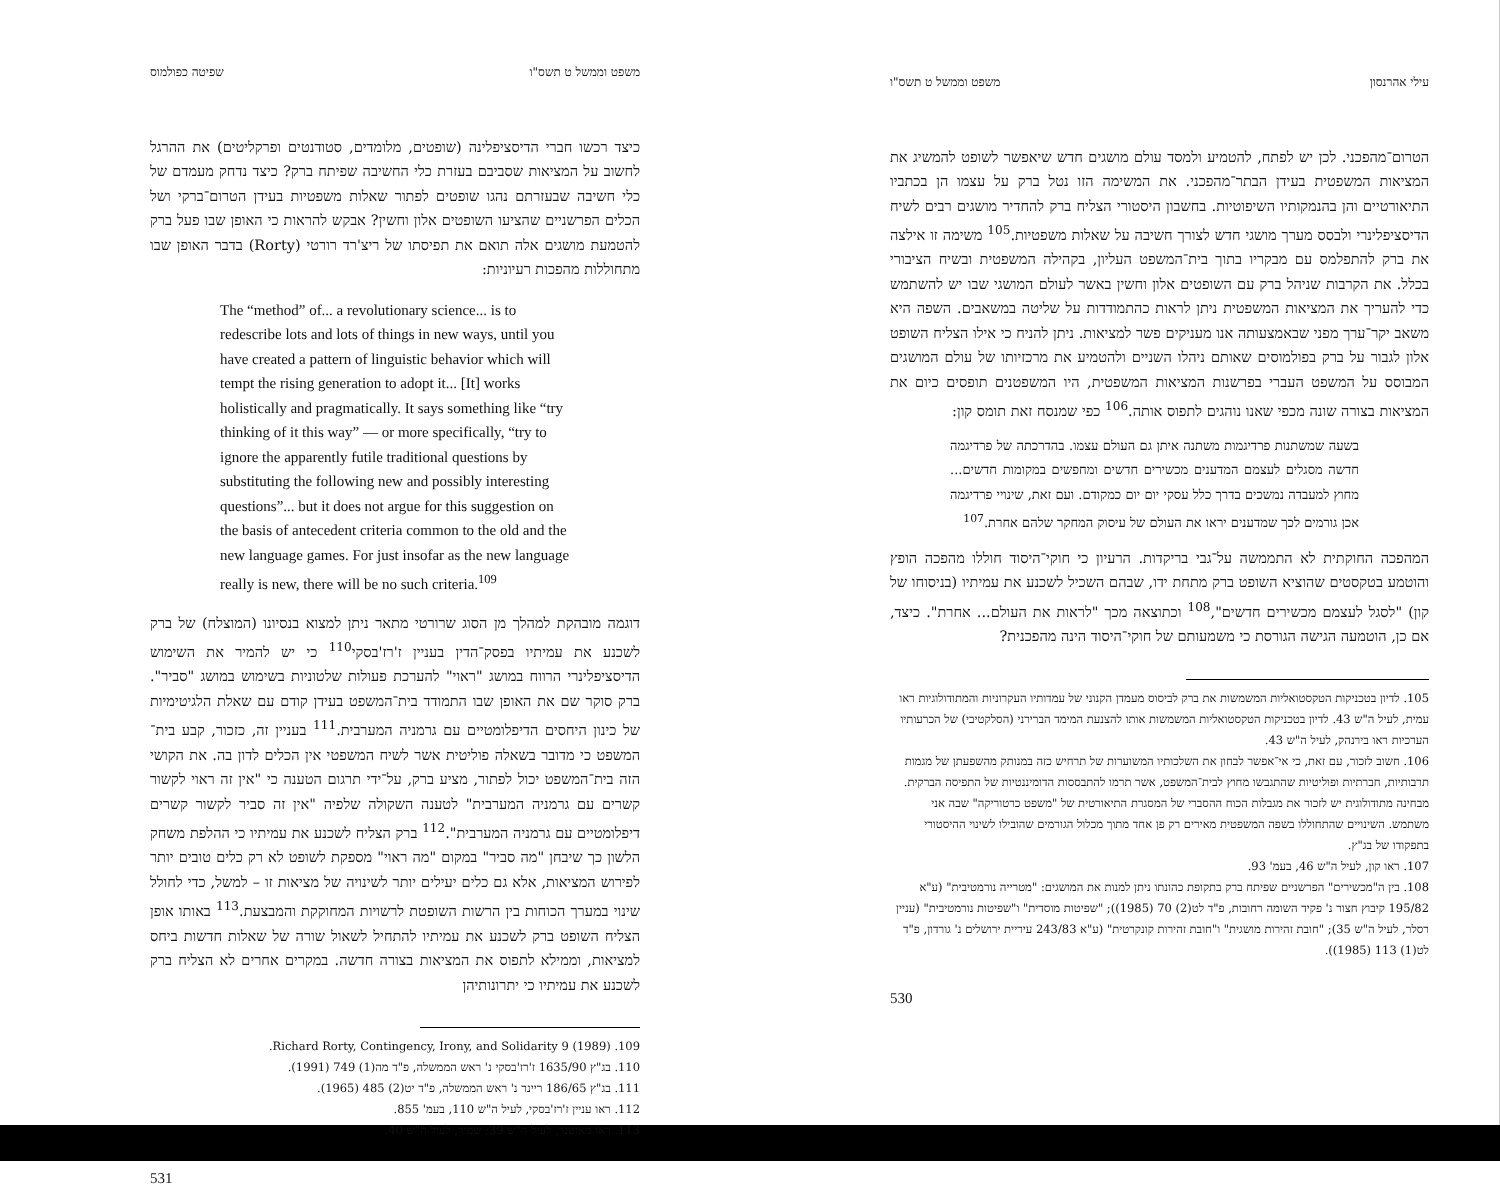עילי אהרנסון משפט וממשל ט תשס"ו
הטרום־מהפכני. לכן יש לפתח, להטמיע ולמסד עולם מושגים חדש שיאפשר לשופט להמשיג את המציאות המשפטית בעידן הבתר־מהפכני. את המשימה הזו נטל ברק על עצמו הן בכתביו התיאורטיים והן בהנמקותיו השיפוטיות. בחשבון היסטורי הצליח ברק להחדיר מושגים רבים לשיח הדיסציפלינרי ולבסס מערך מושגי חדש לצורך חשיבה על שאלות משפטיות.<sup>105</sup> משימה זו אילצה את ברק להתפלמס עם מבקריו בתוך בית־המשפט העליון, בקהילה המשפטית ובשיח הציבורי בכלל. את הקרבות שניהל ברק עם השופטים אלון וחשין באשר לעולם המושגי שבו יש להשתמש כדי להעריך את המציאות המשפטית ניתן לראות כהתמודדות על שליטה במשאבים. השפה היא משאב יקר־ערך מפני שבאמצעותה אנו מעניקים פשר למציאות. ניתן להניח כי אילו הצליח השופט אלון לגבור על ברק בפולמוסים שאותם ניהלו השניים ולהטמיע את מרכזיותו של עולם המושגים המבוסס על המשפט העברי בפרשנות המציאות המשפטית, היו המשפטנים תופסים כיום את המציאות בצורה שונה מכפי שאנו נוהגים לתפוס אותה.<sup>106</sup> כפי שמנסח זאת תומס קון:
בשעה שמשתנות פרדיגמות משתנה איתן גם העולם עצמו. בהדרכתה של פרדיגמה חדשה מסגלים לעצמם המדענים מכשירים חדשים ומחפשים במקומות חדשים... מחוץ למעבדה נמשכים בדרך כלל עסקי יום יום כמקודם. ועם זאת, שינויי פרדיגמה אכן גורמים לכך שמדענים יראו את העולם של עיסוק המחקר שלהם אחרת.<sup>107</sup>
המהפכה החוקתית לא התממשה על־גבי בריקדות. הרעיון כי חוקי־היסוד חוללו מהפכה הופץ והוטמע בטקסטים שהוציא השופט ברק מתחת ידו, שבהם השכיל לשכנע את עמיתיו (בניסוחו של קון) "לסגל לעצמם מכשירים חדשים",<sup>108</sup> וכתוצאה מכך "לראות את העולם... אחרת". כיצד, אם כן, הוטמעה הגישה הגורסת כי משמעותם של חוקי־היסוד הינה מהפכנית?
105. לדיון בטכניקות הטקסטואליות המשמשות את ברק לביסוס מעמדן הקנוני של עמדותיו העקרוניות והמתודולוגיות ראו עמית, לעיל ה"ש 43. לדיון בטכניקות הטקסטואליות המשמשות אותו להצנעת המימד הברירני (הסלקטיבי) של הכרעותיו הערכיות ראו בירנהק, לעיל ה"ש 43.
106. חשוב לזכור, עם זאת, כי אי־אפשר לבחון את השלכותיו המשוערות של תרחיש כזה במנותק מהשפעתן של מגמות תרבותיות, חברתיות ופוליטיות שהתגבשו מחוץ לבית־המשפט, אשר תרמו להתבססות הדומיננטיות של התפיסה הברקית. מבחינה מתודולוגית יש לזכור את מגבלות הכוח ההסברי של המסגרת התיאורטית של "משפט כרטוריקה" שבה אני משתמש. השינויים שהתחוללו בשפה המשפטית מאירים רק פן אחד מתוך מכלול הגורמים שהובילו לשינוי ההיסטורי בתפקודו של בג"ץ.
107. ראו קון, לעיל ה"ש 46, בעמ' 93.
108. בין ה"מכשירים" הפרשניים שפיתח ברק בתקופת כהונתו ניתן למנות את המושגים: "מטרייה נורמטיבית" (ע"א 195/82 קיבוץ חצור נ' פקיד השומה רחובות, פ"ד לט(2) 70 (1985)); "שפיטות מוסדית" ו"שפיטות נורמטיבית" (עניין רסלר, לעיל ה"ש 35); "חובת זהירות מושגית" ו"חובת זהירות קונקרטית" (ע"א 243/83 עיריית ירושלים נ' גורדון, פ"ד לט(1) 113 (1985)).
530
משפט וממשל ט תשס"ו שפיטה כפולמוס
כיצד רכשו חברי הדיסציפלינה (שופטים, מלומדים, סטודנטים ופרקליטים) את ההרגל לחשוב על המציאות שסביבם בעזרת כלי החשיבה שפיתח ברק? כיצד נדחק מעמדם של כלי חשיבה שבעזרתם נהגו שופטים לפתור שאלות משפטיות בעידן הטרום־ברקי ושל הכלים הפרשניים שהציעו השופטים אלון וחשין? אבקש להראות כי האופן שבו פעל ברק להטמעת מושגים אלה תואם את תפיסתו של ריצ'רד רורטי (Rorty) בדבר האופן שבו מתחוללות מהפכות רעיוניות:
The “method” of... a revolutionary science... is to redescribe lots and lots of things in new ways, until you have created a pattern of linguistic behavior which will tempt the rising generation to adopt it... [It] works holistically and pragmatically. It says something like “try thinking of it this way” — or more specifically, “try to ignore the apparently futile traditional questions by substituting the following new and possibly interesting questions”... but it does not argue for this suggestion on the basis of antecedent criteria common to the old and the new language games. For just insofar as the new language really is new, there will be no such criteria.<sup>109</sup>
דוגמה מובהקת למהלך מן הסוג שרורטי מתאר ניתן למצוא בנסיונו (המוצלח) של ברק לשכנע את עמיתיו בפסק־הדין בעניין ז'רז'בסקי<sup>110</sup> כי יש להמיר את השימוש הדיסציפלינרי הרווח במושג "ראוי" להערכת פעולות שלטוניות בשימוש במושג "סביר". ברק סוקר שם את האופן שבו התמודד בית־המשפט בעידן קודם עם שאלת הלגיטימיות של כינון היחסים הדיפלומטיים עם גרמניה המערבית.<sup>111</sup> בעניין זה, כזכור, קבע בית־המשפט כי מדובר בשאלה פוליטית אשר לשיח המשפטי אין הכלים לדון בה. את הקושי הזה בית־המשפט יכול לפתור, מציע ברק, על־ידי תרגום הטענה כי "אין זה ראוי לקשור קשרים עם גרמניה המערבית" לטענה השקולה שלפיה "אין זה סביר לקשור קשרים דיפלומטיים עם גרמניה המערבית".<sup>112</sup> ברק הצליח לשכנע את עמיתיו כי ההלפת משחק הלשון כך שיבחן "מה סביר" במקום "מה ראוי" מספקת לשופט לא רק כלים טובים יותר לפירוש המציאות, אלא גם כלים יעילים יותר לשינויה של מציאות זו – למשל, כדי לחולל שינוי במערך הכוחות בין הרשות השופטת לרשויות המחוקקת והמבצעת.<sup>113</sup> באותו אופן הצליח השופט ברק לשכנע את עמיתיו להתחיל לשאול שורה של שאלות חדשות ביחס למציאות, וממילא לתפוס את המציאות בצורה חדשה. במקרים אחרים לא הצליח ברק לשכנע את עמיתיו כי יתרונותיהן
109. Richard Rorty, Contingency, Irony, and Solidarity 9 (1989).
110. בג"ץ 1635/90 ז'רז'בסקי נ' ראש הממשלה, פ"ד מה(1) 749 (1991).
111. בג"ץ 186/65 ריינר נ' ראש הממשלה, פ"ד יט(2) 485 (1965).
112. ראו עניין ז'רז'בסקי, לעיל ה"ש 110, בעמ' 855.
113. ראו מאוטנר, לעיל ה"ש 39; שמיר, לעיל ה"ש 40.
531